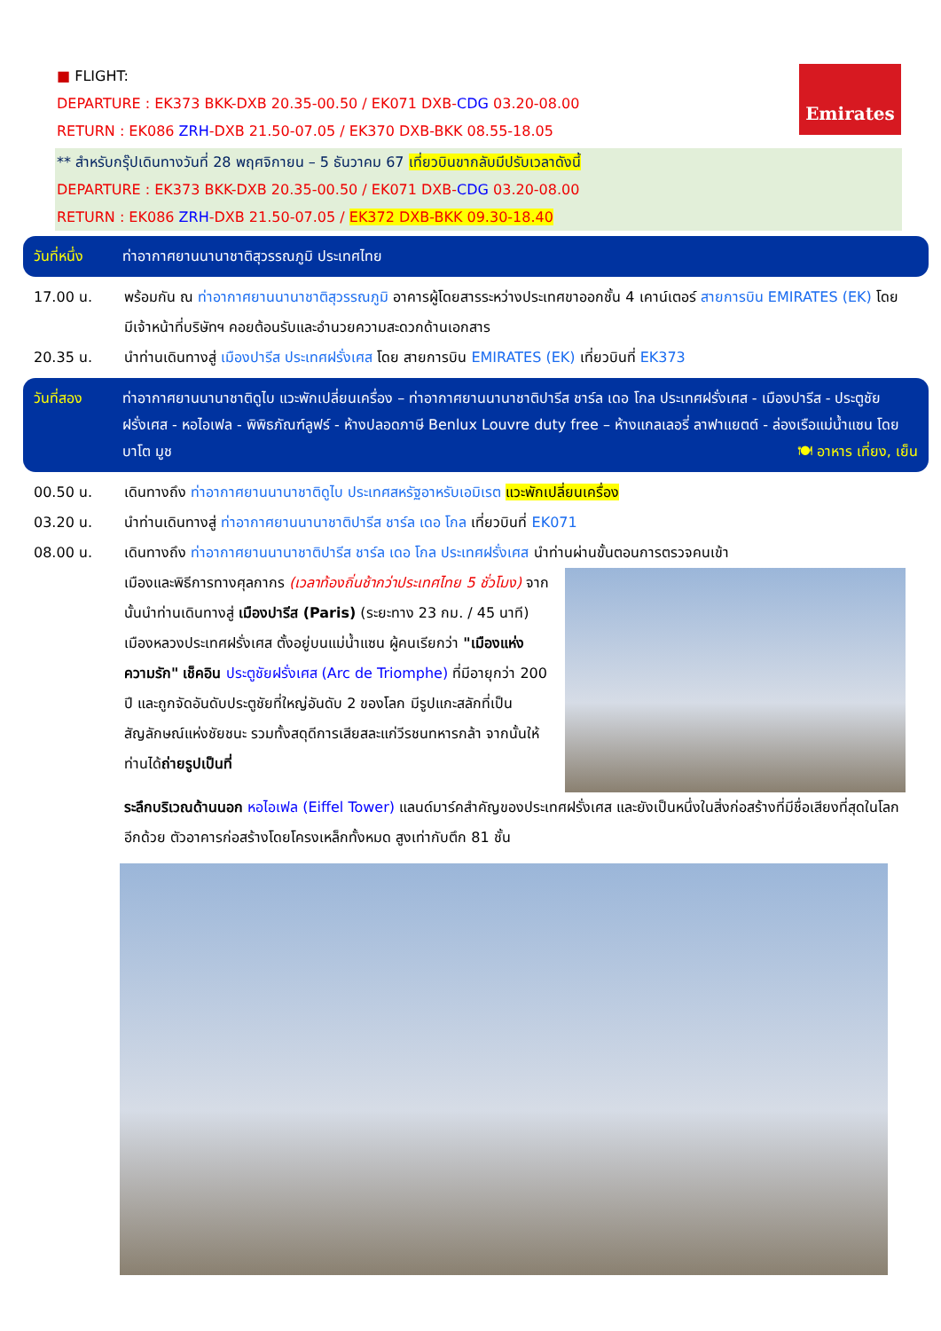■ FLIGHT:
DEPARTURE : EK373 BKK-DXB 20.35-00.50 / EK071 DXB-CDG 03.20-08.00
RETURN : EK086 ZRH-DXB 21.50-07.05 / EK370 DXB-BKK 08.55-18.05
Emirates
** สำหรับกรุ๊ปเดินทางวันที่ 28 พฤศจิกายน – 5 ธันวาคม 67 เที่ยวบินขากลับมีปรับเวลาดังนี้
DEPARTURE : EK373 BKK-DXB 20.35-00.50 / EK071 DXB-CDG 03.20-08.00
RETURN : EK086 ZRH-DXB 21.50-07.05 / EK372 DXB-BKK 09.30-18.40
วันที่หนึ่ง ท่าอากาศยานนานาชาติสุวรรณภูมิ ประเทศไทย
17.00 น. พร้อมกัน ณ ท่าอากาศยานนานาชาติสุวรรณภูมิ อาคารผู้โดยสารระหว่างประเทศขาออกชั้น 4 เคาน์เตอร์ สายการบิน EMIRATES (EK) โดยมีเจ้าหน้าที่บริษัทฯ คอยต้อนรับและอำนวยความสะดวกด้านเอกสาร
20.35 น. นำท่านเดินทางสู่ เมืองปารีส ประเทศฝรั่งเศส โดย สายการบิน EMIRATES (EK) เที่ยวบินที่ EK373
วันที่สอง ท่าอากาศยานนานาชาติดูไบ แวะพักเปลี่ยนเครื่อง – ท่าอากาศยานนานาชาติปารีส ชาร์ล เดอ โกล ประเทศฝรั่งเศส - เมืองปารีส - ประตูชัยฝรั่งเศส - หอไอเฟล - พิพิธภัณฑ์ลูฟร์ - ห้างปลอดภาษี Benlux Louvre duty free – ห้างแกลเลอรี่ ลาฟาแยตต์ - ล่องเรือแม่น้ำแซน โดย บาโต มูช 🍽 อาหาร เที่ยง, เย็น
00.50 น. เดินทางถึง ท่าอากาศยานนานาชาติดูไบ ประเทศสหรัฐอาหรับเอมิเรต แวะพักเปลี่ยนเครื่อง
03.20 น. นำท่านเดินทางสู่ ท่าอากาศยานนานาชาติปารีส ชาร์ล เดอ โกล เที่ยวบินที่ EK071
08.00 น. เดินทางถึง ท่าอากาศยานนานาชาติปารีส ชาร์ล เดอ โกล ประเทศฝรั่งเศส นำท่านผ่านขั้นตอนการตรวจคนเข้า
เมืองและพิธีการทางศุลกากร (เวลาท้องถิ่นช้ากว่าประเทศไทย 5 ชั่วโมง) จากนั้นนำท่านเดินทางสู่ เมืองปารีส (Paris) (ระยะทาง 23 กม. / 45 นาที) เมืองหลวงประเทศฝรั่งเศส ตั้งอยู่บนแม่น้ำแซน ผู้คนเรียกว่า "เมืองแห่งความรัก" เช็คอิน ประตูชัยฝรั่งเศส (Arc de Triomphe) ที่มีอายุกว่า 200 ปี และถูกจัดอันดับประตูชัยที่ใหญ่อันดับ 2 ของโลก มีรูปแกะสลักที่เป็นสัญลักษณ์แห่งชัยชนะ รวมทั้งสดุดีการเสียสละแก่วีรชนทหารกล้า จากนั้นให้ท่านได้ถ่ายรูปเป็นที่
ระลึกบริเวณด้านนอก หอไอเฟล (Eiffel Tower) แลนด์มาร์คสำคัญของประเทศฝรั่งเศส และยังเป็นหนึ่งในสิ่งก่อสร้างที่มีชื่อเสียงที่สุดในโลกอีกด้วย ตัวอาคารก่อสร้างโดยโครงเหล็กทั้งหมด สูงเท่ากับตึก 81 ชั้น